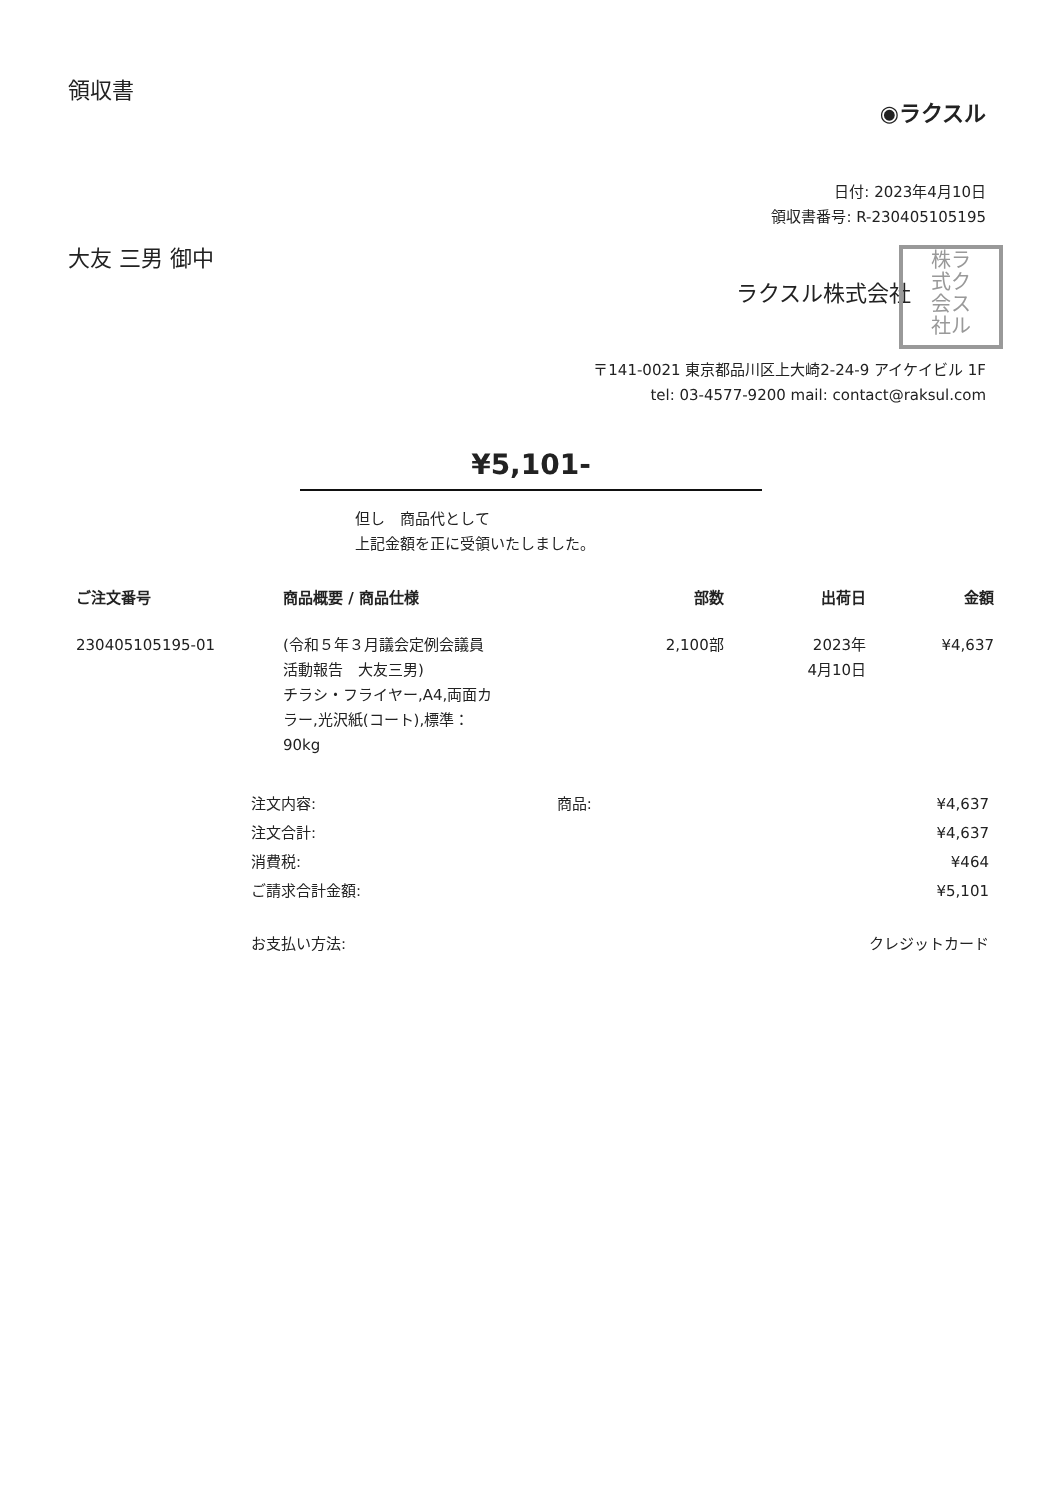領収書
◉ラクスル
日付: 2023年4月10日
領収書番号: R-230405105195
大友 三男 御中
ラクスル株式会社
株ラ
式ク
会ス
社ル
〒141-0021 東京都品川区上大崎2-24-9 アイケイビル 1F
tel: 03-4577-9200 mail: contact@raksul.com
¥5,101-
但し　商品代として
上記金額を正に受領いたしました。
| ご注文番号 | 商品概要 / 商品仕様 | 部数 | 出荷日 | 金額 |
| --- | --- | --- | --- | --- |
| 230405105195-01 | (令和５年３月議会定例会議員 活動報告 大友三男) チラシ・フライヤー,A4,両面カ ラー,光沢紙(コート),標準： 90kg | 2,100部 | 2023年 4月10日 | ¥4,637 |
| 注文内容: | 商品: | ¥4,637 |
| 注文合計: | | ¥4,637 |
| 消費税: | | ¥464 |
| ご請求合計金額: | | ¥5,101 |
| お支払い方法: | | クレジットカード |